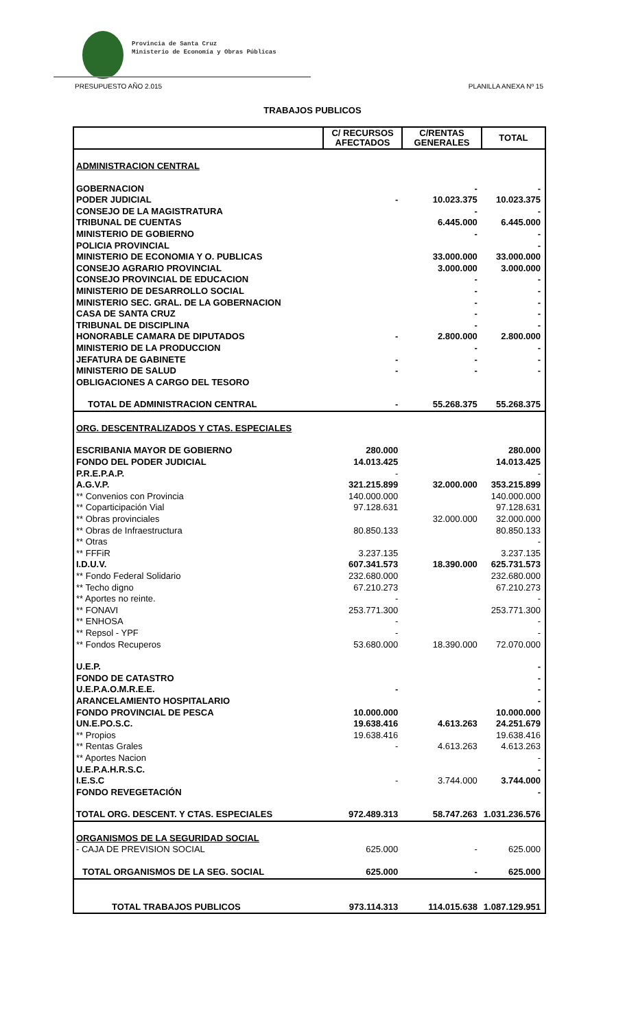Provincia de Santa Cruz
Ministerio de Economía y Obras Públicas
PRESUPUESTO AÑO 2.015 PLANILLA ANEXA Nº 15
TRABAJOS PUBLICOS
| | C/ RECURSOS AFECTADOS | C/RENTAS GENERALES | TOTAL |
| --- | --- | --- | --- |
| ADMINISTRACION CENTRAL | | | |
| GOBERNACION | | - | - |
| PODER JUDICIAL | - | 10.023.375 | 10.023.375 |
| CONSEJO DE LA MAGISTRATURA | | - | - |
| TRIBUNAL DE CUENTAS | | 6.445.000 | 6.445.000 |
| MINISTERIO DE GOBIERNO | | - | - |
| POLICIA PROVINCIAL | | | - |
| MINISTERIO DE ECONOMIA Y O. PUBLICAS | | 33.000.000 | 33.000.000 |
| CONSEJO AGRARIO PROVINCIAL | | 3.000.000 | 3.000.000 |
| CONSEJO PROVINCIAL DE EDUCACION | | - | - |
| MINISTERIO DE DESARROLLO SOCIAL | | - | - |
| MINISTERIO SEC. GRAL. DE LA GOBERNACION | | - | - |
| CASA DE SANTA CRUZ | | - | - |
| TRIBUNAL DE DISCIPLINA | | - | - |
| HONORABLE CAMARA DE DIPUTADOS | - | 2.800.000 | 2.800.000 |
| MINISTERIO DE LA PRODUCCION | | - | - |
| JEFATURA DE GABINETE | - | - | - |
| MINISTERIO DE SALUD | - | - | - |
| OBLIGACIONES A CARGO DEL TESORO | | | |
| TOTAL DE ADMINISTRACION CENTRAL | - | 55.268.375 | 55.268.375 |
| ORG. DESCENTRALIZADOS Y CTAS. ESPECIALES | | | |
| ESCRIBANIA MAYOR DE GOBIERNO | 280.000 | | 280.000 |
| FONDO DEL PODER JUDICIAL | 14.013.425 | | 14.013.425 |
| P.R.E.P.A.P. | - | | - |
| A.G.V.P. | 321.215.899 | 32.000.000 | 353.215.899 |
| ** Convenios con Provincia | 140.000.000 | | 140.000.000 |
| ** Coparticipación Vial | 97.128.631 | | 97.128.631 |
| ** Obras provinciales | | 32.000.000 | 32.000.000 |
| ** Obras de Infraestructura | 80.850.133 | | 80.850.133 |
| ** Otras | | | - |
| ** FFFiR | 3.237.135 | | 3.237.135 |
| I.D.U.V. | 607.341.573 | 18.390.000 | 625.731.573 |
| ** Fondo Federal Solidario | 232.680.000 | | 232.680.000 |
| ** Techo digno | 67.210.273 | | 67.210.273 |
| ** Aportes no reinte. | - | | - |
| ** FONAVI | 253.771.300 | | 253.771.300 |
| ** ENHOSA | - | | - |
| ** Repsol - YPF | - | | - |
| ** Fondos Recuperos | 53.680.000 | 18.390.000 | 72.070.000 |
| U.E.P. | | | - |
| FONDO DE CATASTRO | | | - |
| U.E.P.A.O.M.R.E.E. | - | | - |
| ARANCELAMIENTO HOSPITALARIO | | | - |
| FONDO PROVINCIAL DE PESCA | 10.000.000 | | 10.000.000 |
| UN.E.PO.S.C. | 19.638.416 | 4.613.263 | 24.251.679 |
| ** Propios | 19.638.416 | | 19.638.416 |
| ** Rentas Grales | - | 4.613.263 | 4.613.263 |
| ** Aportes Nacion | | | - |
| U.E.P.A.H.R.S.C. | | | - |
| I.E.S.C | - | 3.744.000 | 3.744.000 |
| FONDO REVEGETACIÓN | | | - |
| TOTAL ORG. DESCENT. Y CTAS. ESPECIALES | 972.489.313 | 58.747.263 | 1.031.236.576 |
| ORGANISMOS DE LA SEGURIDAD SOCIAL | | | |
| - CAJA DE PREVISION SOCIAL | 625.000 | - | 625.000 |
| TOTAL ORGANISMOS DE LA SEG. SOCIAL | 625.000 | - | 625.000 |
| TOTAL TRABAJOS PUBLICOS | 973.114.313 | 114.015.638 | 1.087.129.951 |